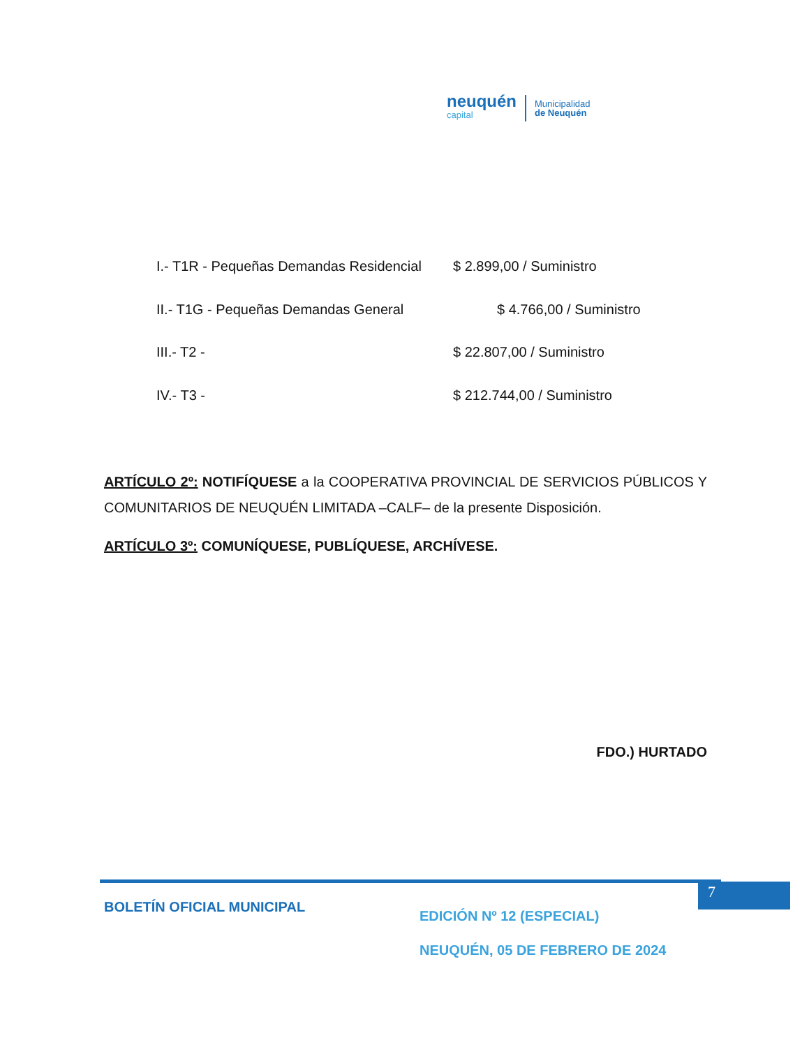neuquén
capital
Municipalidad
de Neuquén
I.- T1R - Pequeñas Demandas Residencial $ 2.899,00 / Suministro
II.- T1G - Pequeñas Demandas General $ 4.766,00 / Suministro
III.- T2 - $ 22.807,00 / Suministro
IV.- T3 - $ 212.744,00 / Suministro
ARTÍCULO 2º: NOTIFÍQUESE a la COOPERATIVA PROVINCIAL DE SERVICIOS PÚBLICOS Y COMUNITARIOS DE NEUQUÉN LIMITADA –CALF– de la presente Disposición.
ARTÍCULO 3º: COMUNÍQUESE, PUBLÍQUESE, ARCHÍVESE.
FDO.) HURTADO
7
BOLETÍN OFICIAL MUNICIPAL
EDICIÓN Nº 12 (ESPECIAL)
NEUQUÉN, 05 DE FEBRERO DE 2024